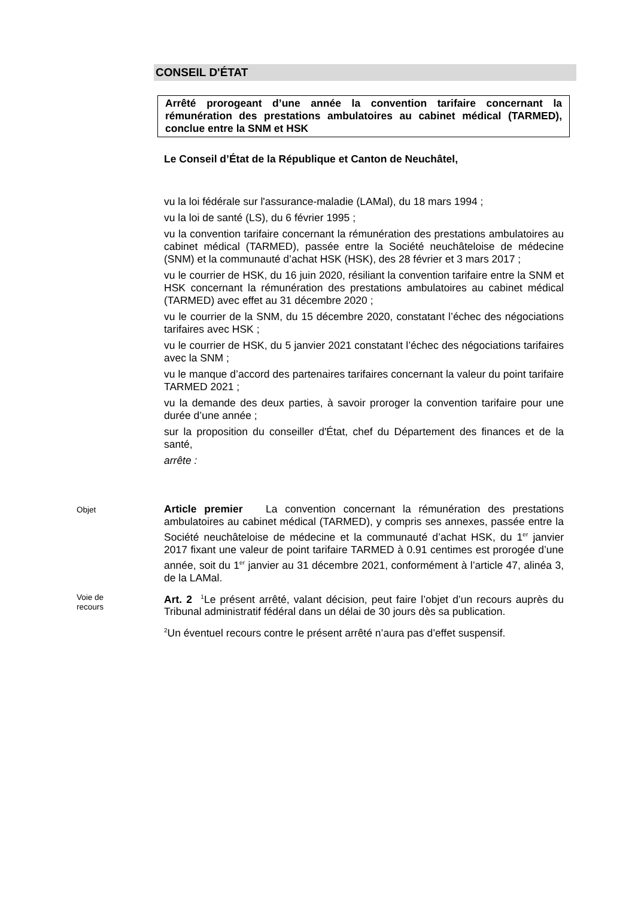CONSEIL D'ÉTAT
Arrêté prorogeant d’une année la convention tarifaire concernant la rémunération des prestations ambulatoires au cabinet médical (TARMED), conclue entre la SNM et HSK
Le Conseil d’État de la République et Canton de Neuchâtel,
vu la loi fédérale sur l'assurance-maladie (LAMal), du 18 mars 1994 ;
vu la loi de santé (LS), du 6 février 1995 ;
vu la convention tarifaire concernant la rémunération des prestations ambulatoires au cabinet médical (TARMED), passée entre la Société neuchâteloise de médecine (SNM) et la communauté d’achat HSK (HSK), des 28 février et 3 mars 2017 ;
vu le courrier de HSK, du 16 juin 2020, résiliant la convention tarifaire entre la SNM et HSK concernant la rémunération des prestations ambulatoires au cabinet médical (TARMED) avec effet au 31 décembre 2020 ;
vu le courrier de la SNM, du 15 décembre 2020, constatant l’échec des négociations tarifaires avec HSK ;
vu le courrier de HSK, du 5 janvier 2021 constatant l’échec des négociations tarifaires avec la SNM ;
vu le manque d’accord des partenaires tarifaires concernant la valeur du point tarifaire TARMED 2021 ;
vu la demande des deux parties, à savoir proroger la convention tarifaire pour une durée d’une année ;
sur la proposition du conseiller d'État, chef du Département des finances et de la santé,
arrête :
Objet
Article premier La convention concernant la rémunération des prestations ambulatoires au cabinet médical (TARMED), y compris ses annexes, passée entre la Société neuchâteloise de médecine et la communauté d’achat HSK, du 1<sup>er</sup> janvier 2017 fixant une valeur de point tarifaire TARMED à 0.91 centimes est prorogée d’une année, soit du 1<sup>er</sup> janvier au 31 décembre 2021, conformément à l’article 47, alinéa 3, de la LAMal.
Voie de
recours
Art. 2 <sup>1</sup>Le présent arrêté, valant décision, peut faire l’objet d’un recours auprès du Tribunal administratif fédéral dans un délai de 30 jours dès sa publication.
<sup>2</sup> Un éventuel recours contre le présent arrêté n’aura pas d’effet suspensif.